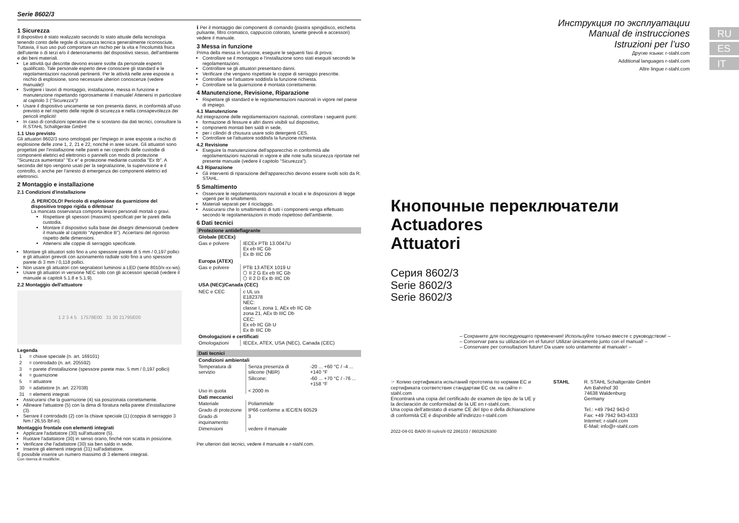Serie 8602/3
1 Sicurezza
Il dispositivo è stato realizzato secondo lo stato attuale della tecnologia tenendo conto delle regole di sicurezza tecnica generalmente riconosciute. Tuttavia, il suo uso può comportare un rischio per la vita e l'incolumità fisica dell'utente o di terzi e/o il deterioramento del dispositivo stesso, dell'ambiente e dei beni materiali.
Le attività qui descritte devono essere svolte da personale esperto qualificato. Tale personale esperto deve conoscere gli standard e le regolamentazioni nazionali pertinenti. Per le attività nelle aree esposte a rischio di esplosione, sono necessarie ulteriori conoscenze (vedere manuale)!
Svolgere i lavori di montaggio, installazione, messa in funzione e manutenzione rispettando rigorosamente il manuale! Attenersi in particolare al capitolo 3 ("Sicurezza")!
Usare il dispositivo unicamente se non presenta danni, in conformità all'uso previsto e nel rispetto delle regole di sicurezza e nella consapevolezza dei pericoli impliciti!
In caso di condizioni operative che si scostano dai dati tecnici, consultare la R.STAHL Schaltgeräte GmbH!
1.1 Uso previsto
Gli attuatori 8602/3 sono omologati per l'impiego in aree esposte a rischio di esplosione delle zone 1, 2, 21 e 22, nonché in aree sicure. Gli attuatori sono progettati per l'installazione nelle pareti e nei coperchi delle custodie di componenti elettrici ed elettronici o pannelli con modo di protezione "Sicurezza aumentata" "Ex e" e protezione mediante custodia "Ex tb". A seconda del tipo vengono usati per la segnalazione, la supervisione e il controllo, o anche per l'arresto di emergenza dei componenti elettrici ed elettronici.
2 Montaggio e installazione
2.1 Condizioni d'installazione
⚠ PERICOLO! Pericolo di esplosione da guarnizione del dispositivo troppo rigida o difettosa!
La mancata osservanza comporta lesioni personali mortali o gravi.
Rispettare gli spessori (massimi) specificati per le pareti della custodia.
Montare il dispositivo sulla base dei disegni dimensionali (vedere il manuale al capitolo "Appendice B"). Accertarsi del rigoroso rispetto delle dimensioni.
Attenersi alle coppie di serraggio specificate.
Montare gli attuatori solo fino a uno spessore parete di 5 mm / 0,197 pollici e gli attuatori girevoli con azionamento radiale solo fino a uno spessore parete di 3 mm / 0,118 pollici.
Non usare gli attuatori con segnalatori luminosi a LED (serie 8010/x-xx-ws).
Usare gli attuatori in versione NEC solo con gli accessori speciali (vedere il manuale ai capitoli 5.1.8 e 5.1.9).
2.2 Montaggio dell'attuatore
1 2 3 4 5 17578E00 31 30 21795E00
Legenda
| 1 | = chiave speciale (n. art. 169101) |
| 2 | = controdado (n. art. 205592) |
| 3 | = parete d'installazione (spessore parete max. 5 mm / 0,197 pollici) |
| 4 | = guarnizione |
| 5 | = attuatore |
| 30 | = adattatore (n. art. 227038) |
| 31 | = elementi integrati |
Assicurarsi che la guarnizione (4) sia posizionata correttamente.
Allineare l'attuatore (5) con la dima di foratura nella parete d'installazione (3).
Serrare il controdado (2) con la chiave speciale (1) (coppia di serraggio 3 Nm / 26,55 lbf-in).
Montaggio frontale con elementi integrati
Applicare l'adattatore (30) sull'attuatore (5).
Ruotare l'adattatore (30) in senso orario, finché non scatta in posizione.
Verificare che l'adattatore (30) sia ben saldo in sede.
Inserire gli elementi integrati (31) sull'adattatore.
È possibile inserire un numero massimo di 3 elementi integrati.
Con riserva di modifiche.
ℹ Per il montaggio dei componenti di comando (piastra spingidisco, etichetta pulsante, filtro cromatico, cappuccio colorato, lunette girevoli e accessori) vedere il manuale.
3 Messa in funzione
Prima della messa in funzione, eseguire le seguenti fasi di prova:
Controllare se il montaggio e l'installazione sono stati eseguiti secondo le regolamentazioni.
Controllare se gli attuatori presentano danni.
Verificare che vengano rispettate le coppie di serraggio prescritte.
Controllare se l'attuatore soddisfa la funzione richiesta.
Controllare se la guarnizione è montata correttamente.
4 Manutenzione, Revisione, Riparazione
Rispettare gli standard e le regolamentazioni nazionali in vigore nel paese di impiego.
4.1 Manutenzione
Ad integrazione delle regolamentazioni nazionali, controllare i seguenti punti:
formazione di fessure e altri danni visibili sul dispositivo,
componenti montati ben saldi in sede,
per i cilindri di chiusura usare solo detergenti CES.
Controllare se l'attuatore soddisfa la funzione richiesta.
4.2 Revisione
Eseguire la manutenzione dell'apparecchio in conformità alle regolamentazioni nazionali in vigore e alle note sulla sicurezza riportate nel presente manuale (vedere il capitolo "Sicurezza").
4.3 Riparazione
Gli interventi di riparazione dell'apparecchio devono essere svolti solo da R. STAHL.
5 Smaltimento
Osservare le regolamentazioni nazionali e locali e le disposizioni di legge vigenti per lo smaltimento.
Materiali separati per il riciclaggio.
Assicurarsi che lo smaltimento di tutti i componenti venga effettuato secondo le regolamentazioni in modo rispettoso dell'ambiente.
6 Dati tecnici
| Protezione antideflagrante | |
| Globale (IECEx) | |
| Gas e polvere | IECEx PTB 13.0047U Ex eb IIC Gb Ex tb IIIC Db |
| Europa (ATEX) | |
| Gas e polvere | PTB 13 ATEX 1019 U ⬡ II 2 G Ex eb IIC Gb ⬡ II 2 D Ex tb IIIC Db |
| USA (NEC)/Canada (CEC) | |
| NEC e CEC | c UL us E182378 NEC: classe I, zona 1, AEx eb IIC Gb zona 21, AEx tb IIIC Db CEC: Ex eb IIC Gb U Ex tb IIIC Db |
| Omologazioni e certificati | |
| Omologazioni | IECEx, ATEX, USA (NEC), Canada (CEC) |
| Dati tecnici | | |
| Condizioni ambientali | | |
| Temperatura di servizio | Senza presenza di silicone (NBR) | -20 ... +60 °C / -4 ... +140 °F |
| | Silicone: | -60 ... +70 °C / -76 ... +158 °F |
| Uso in quota | < 2000 m | |
| Dati meccanici | | |
| Materiale | Poliammide | |
| Grado di protezione | IP66 conforme a IEC/EN 60529 | |
| Grado di inquinamento | 3 | |
| Dimensioni | vedere il manuale | |
Per ulteriori dati tecnici, vedere il manuale e r-stahl.com.
RU
ES
IT
Инструкция по эксплуатации
Manual de instrucciones
Istruzioni per l’uso
Другие языки: r-stahl.com
Additional languages r-stahl.com
Altre lingue r-stahl.com
Кнопочные переключатели
Actuadores
Attuatori
Серия 8602/3
Serie 8602/3
Serie 8602/3
– Сохраните для последующего применения! Используйте только вместе с руководством! –
– Conservar para su utilización en el futuro! Utilizar únicamente junto con el manual! –
– Conservare per consultazioni future! Da usare solo unitamente al manuale! –
☞ Копию сертификата испытаний прототипа по нормам ЕС и сертификата соответствия стандартам ЕС см. на сайте r-stahl.com
Encontrará una copia del certificado de examen de tipo de la UE y la declaración de conformidad de la UE en r-stahl.com.
Una copia dell’attestato di esame CE del tipo e della dichiarazione di conformità CE è disponibile all’indirizzo r-stahl.com
STAHL R. STAHL Schaltgeräte GmbH
Am Bahnhof 30
74638 Waldenburg
Germany
Tel.: +49 7942 943-0
Fax: +49 7942 943-4333
Internet: r-stahl.com
E-Mail: info@r-stahl.com
2022-04-01·BA00·III·ru/es/it·02 286103 / 8602626300